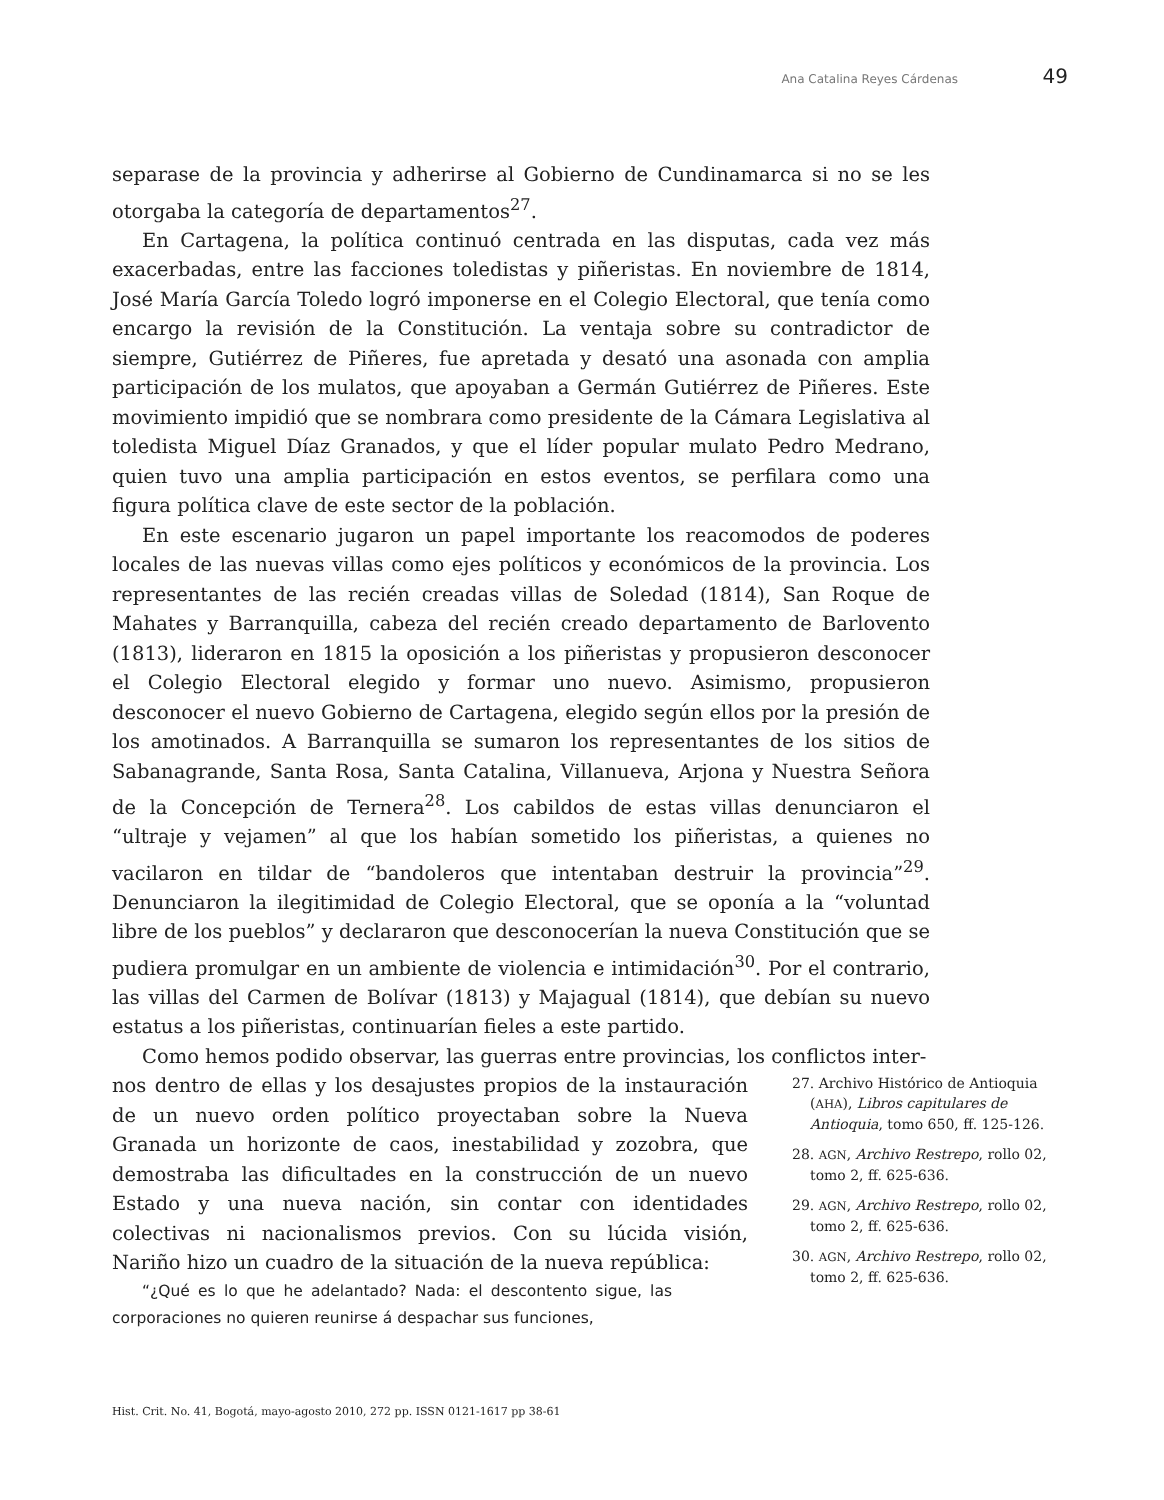Ana Catalina Reyes Cárdenas 49
separase de la provincia y adherirse al Gobierno de Cundinamarca si no se les otorgaba la categoría de departamentos<sup>27</sup>.
En Cartagena, la política continuó centrada en las disputas, cada vez más exacerbadas, entre las facciones toledistas y piñeristas. En noviembre de 1814, José María García Toledo logró imponerse en el Colegio Electoral, que tenía como encargo la revisión de la Constitución. La ventaja sobre su contradictor de siempre, Gutiérrez de Piñeres, fue apretada y desató una asonada con amplia participación de los mulatos, que apoyaban a Germán Gutiérrez de Piñeres. Este movimiento impidió que se nombrara como presidente de la Cámara Legislativa al toledista Miguel Díaz Granados, y que el líder popular mulato Pedro Medrano, quien tuvo una amplia participación en estos eventos, se perfilara como una figura política clave de este sector de la población.
En este escenario jugaron un papel importante los reacomodos de poderes locales de las nuevas villas como ejes políticos y económicos de la provincia. Los representantes de las recién creadas villas de Soledad (1814), San Roque de Mahates y Barranquilla, cabeza del recién creado departamento de Barlovento (1813), lideraron en 1815 la oposición a los piñeristas y propusieron desconocer el Colegio Electoral elegido y formar uno nuevo. Asimismo, propusieron desconocer el nuevo Gobierno de Cartagena, elegido según ellos por la presión de los amotinados. A Barranquilla se sumaron los representantes de los sitios de Sabanagrande, Santa Rosa, Santa Catalina, Villanueva, Arjona y Nuestra Señora de la Concepción de Ternera<sup>28</sup>. Los cabildos de estas villas denunciaron el “ultraje y vejamen” al que los habían sometido los piñeristas, a quienes no vacilaron en tildar de “bandoleros que intentaban destruir la provincia”<sup>29</sup>. Denunciaron la ilegitimidad de Colegio Electoral, que se oponía a la “voluntad libre de los pueblos” y declararon que desconocerían la nueva Constitución que se pudiera promulgar en un ambiente de violencia e intimidación<sup>30</sup>. Por el contrario, las villas del Carmen de Bolívar (1813) y Majagual (1814), que debían su nuevo estatus a los piñeristas, continuarían fieles a este partido.
Como hemos podido observar, las guerras entre provincias, los conflictos inter-
nos dentro de ellas y los desajustes propios de la instauración de un nuevo orden político proyectaban sobre la Nueva Granada un horizonte de caos, inestabilidad y zozobra, que demostraba las dificultades en la construcción de un nuevo Estado y una nueva nación, sin contar con identidades colectivas ni nacionalismos previos. Con su lúcida visión, Nariño hizo un cuadro de la situación de la nueva república:
“¿Qué es lo que he adelantado? Nada: el descontento sigue, las corporaciones no quieren reunirse á despachar sus funciones,
27. Archivo Histórico de Antioquia (AHA), Libros capitulares de Antioquia, tomo 650, ff. 125-126.
28. AGN, Archivo Restrepo, rollo 02, tomo 2, ff. 625-636.
29. AGN, Archivo Restrepo, rollo 02, tomo 2, ff. 625-636.
30. AGN, Archivo Restrepo, rollo 02, tomo 2, ff. 625-636.
Hist. Crit. No. 41, Bogotá, mayo-agosto 2010, 272 pp. ISSN 0121-1617 pp 38-61